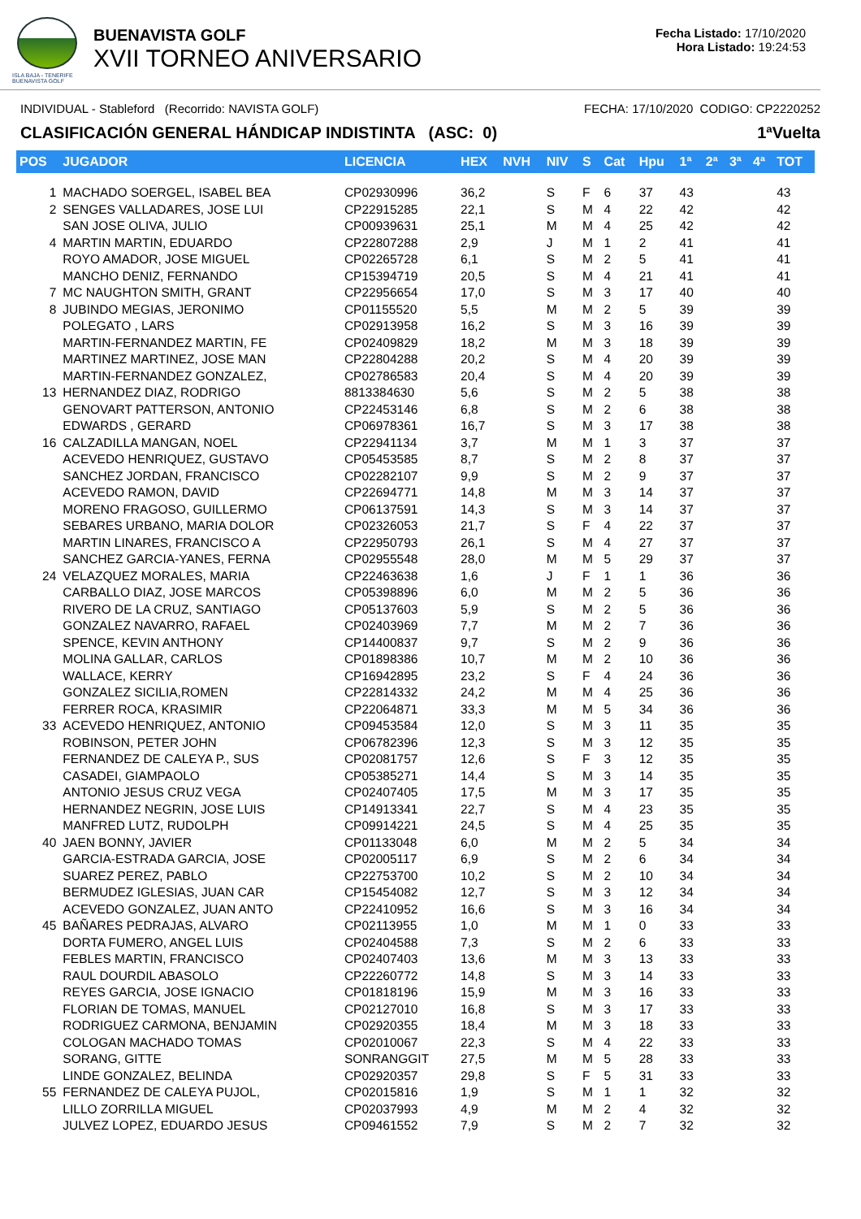ISLA BAJA - TENERIFE
BUENAVISTA GOLF
BUENAVISTA GOLF
XVII TORNEO ANIVERSARIO
Fecha Listado: 17/10/2020
Hora Listado: 19:24:53
INDIVIDUAL - Stableford (Recorrido: NAVISTA GOLF) FECHA: 17/10/2020 CODIGO: CP2220252
CLASIFICACIÓN GENERAL HÁNDICAP INDISTINTA (ASC: 0) 1ªVuelta
| POS | JUGADOR | LICENCIA | HEX | NVH | NIV | S | Cat | Hpu | 1ª | 2ª | 3ª | 4ª | TOT |
| --- | --- | --- | --- | --- | --- | --- | --- | --- | --- | --- | --- | --- | --- |
| 1 | MACHADO SOERGEL, ISABEL BEA | CP02930996 | 36,2 | | S | F | 6 | 37 | 43 | | | | 43 |
| 2 | SENGES VALLADARES, JOSE LUI | CP22915285 | 22,1 | | S | M | 4 | 22 | 42 | | | | 42 |
| | SAN JOSE OLIVA, JULIO | CP00939631 | 25,1 | | M | M | 4 | 25 | 42 | | | | 42 |
| 4 | MARTIN MARTIN, EDUARDO | CP22807288 | 2,9 | | J | M | 1 | 2 | 41 | | | | 41 |
| | ROYO AMADOR, JOSE MIGUEL | CP02265728 | 6,1 | | S | M | 2 | 5 | 41 | | | | 41 |
| | MANCHO DENIZ, FERNANDO | CP15394719 | 20,5 | | S | M | 4 | 21 | 41 | | | | 41 |
| 7 | MC NAUGHTON SMITH, GRANT | CP22956654 | 17,0 | | S | M | 3 | 17 | 40 | | | | 40 |
| 8 | JUBINDO MEGIAS, JERONIMO | CP01155520 | 5,5 | | M | M | 2 | 5 | 39 | | | | 39 |
| | POLEGATO , LARS | CP02913958 | 16,2 | | S | M | 3 | 16 | 39 | | | | 39 |
| | MARTIN-FERNANDEZ MARTIN, FE | CP02409829 | 18,2 | | M | M | 3 | 18 | 39 | | | | 39 |
| | MARTINEZ MARTINEZ, JOSE MAN | CP22804288 | 20,2 | | S | M | 4 | 20 | 39 | | | | 39 |
| | MARTIN-FERNANDEZ GONZALEZ, | CP02786583 | 20,4 | | S | M | 4 | 20 | 39 | | | | 39 |
| 13 | HERNANDEZ DIAZ, RODRIGO | 8813384630 | 5,6 | | S | M | 2 | 5 | 38 | | | | 38 |
| | GENOVART PATTERSON, ANTONIO | CP22453146 | 6,8 | | S | M | 2 | 6 | 38 | | | | 38 |
| | EDWARDS , GERARD | CP06978361 | 16,7 | | S | M | 3 | 17 | 38 | | | | 38 |
| 16 | CALZADILLA MANGAN, NOEL | CP22941134 | 3,7 | | M | M | 1 | 3 | 37 | | | | 37 |
| | ACEVEDO HENRIQUEZ, GUSTAVO | CP05453585 | 8,7 | | S | M | 2 | 8 | 37 | | | | 37 |
| | SANCHEZ JORDAN, FRANCISCO | CP02282107 | 9,9 | | S | M | 2 | 9 | 37 | | | | 37 |
| | ACEVEDO RAMON, DAVID | CP22694771 | 14,8 | | M | M | 3 | 14 | 37 | | | | 37 |
| | MORENO FRAGOSO, GUILLERMO | CP06137591 | 14,3 | | S | M | 3 | 14 | 37 | | | | 37 |
| | SEBARES URBANO, MARIA DOLOR | CP02326053 | 21,7 | | S | F | 4 | 22 | 37 | | | | 37 |
| | MARTIN LINARES, FRANCISCO A | CP22950793 | 26,1 | | S | M | 4 | 27 | 37 | | | | 37 |
| | SANCHEZ GARCIA-YANES, FERNA | CP02955548 | 28,0 | | M | M | 5 | 29 | 37 | | | | 37 |
| 24 | VELAZQUEZ MORALES, MARIA | CP22463638 | 1,6 | | J | F | 1 | 1 | 36 | | | | 36 |
| | CARBALLO DIAZ, JOSE MARCOS | CP05398896 | 6,0 | | M | M | 2 | 5 | 36 | | | | 36 |
| | RIVERO DE LA CRUZ, SANTIAGO | CP05137603 | 5,9 | | S | M | 2 | 5 | 36 | | | | 36 |
| | GONZALEZ NAVARRO, RAFAEL | CP02403969 | 7,7 | | M | M | 2 | 7 | 36 | | | | 36 |
| | SPENCE, KEVIN ANTHONY | CP14400837 | 9,7 | | S | M | 2 | 9 | 36 | | | | 36 |
| | MOLINA GALLAR, CARLOS | CP01898386 | 10,7 | | M | M | 2 | 10 | 36 | | | | 36 |
| | WALLACE, KERRY | CP16942895 | 23,2 | | S | F | 4 | 24 | 36 | | | | 36 |
| | GONZALEZ SICILIA,ROMEN | CP22814332 | 24,2 | | M | M | 4 | 25 | 36 | | | | 36 |
| | FERRER ROCA, KRASIMIR | CP22064871 | 33,3 | | M | M | 5 | 34 | 36 | | | | 36 |
| 33 | ACEVEDO HENRIQUEZ, ANTONIO | CP09453584 | 12,0 | | S | M | 3 | 11 | 35 | | | | 35 |
| | ROBINSON, PETER JOHN | CP06782396 | 12,3 | | S | M | 3 | 12 | 35 | | | | 35 |
| | FERNANDEZ DE CALEYA P., SUS | CP02081757 | 12,6 | | S | F | 3 | 12 | 35 | | | | 35 |
| | CASADEI, GIAMPAOLO | CP05385271 | 14,4 | | S | M | 3 | 14 | 35 | | | | 35 |
| | ANTONIO JESUS CRUZ VEGA | CP02407405 | 17,5 | | M | M | 3 | 17 | 35 | | | | 35 |
| | HERNANDEZ NEGRIN, JOSE LUIS | CP14913341 | 22,7 | | S | M | 4 | 23 | 35 | | | | 35 |
| | MANFRED LUTZ, RUDOLPH | CP09914221 | 24,5 | | S | M | 4 | 25 | 35 | | | | 35 |
| 40 | JAEN BONNY, JAVIER | CP01133048 | 6,0 | | M | M | 2 | 5 | 34 | | | | 34 |
| | GARCIA-ESTRADA GARCIA, JOSE | CP02005117 | 6,9 | | S | M | 2 | 6 | 34 | | | | 34 |
| | SUAREZ PEREZ, PABLO | CP22753700 | 10,2 | | S | M | 2 | 10 | 34 | | | | 34 |
| | BERMUDEZ IGLESIAS, JUAN CAR | CP15454082 | 12,7 | | S | M | 3 | 12 | 34 | | | | 34 |
| | ACEVEDO GONZALEZ, JUAN ANTO | CP22410952 | 16,6 | | S | M | 3 | 16 | 34 | | | | 34 |
| 45 | BAÑARES PEDRAJAS, ALVARO | CP02113955 | 1,0 | | M | M | 1 | 0 | 33 | | | | 33 |
| | DORTA FUMERO, ANGEL LUIS | CP02404588 | 7,3 | | S | M | 2 | 6 | 33 | | | | 33 |
| | FEBLES MARTIN, FRANCISCO | CP02407403 | 13,6 | | M | M | 3 | 13 | 33 | | | | 33 |
| | RAUL DOURDIL ABASOLO | CP22260772 | 14,8 | | S | M | 3 | 14 | 33 | | | | 33 |
| | REYES GARCIA, JOSE IGNACIO | CP01818196 | 15,9 | | M | M | 3 | 16 | 33 | | | | 33 |
| | FLORIAN DE TOMAS, MANUEL | CP02127010 | 16,8 | | S | M | 3 | 17 | 33 | | | | 33 |
| | RODRIGUEZ CARMONA, BENJAMIN | CP02920355 | 18,4 | | M | M | 3 | 18 | 33 | | | | 33 |
| | COLOGAN MACHADO TOMAS | CP02010067 | 22,3 | | S | M | 4 | 22 | 33 | | | | 33 |
| | SORANG, GITTE | SONRANGGIT | 27,5 | | M | M | 5 | 28 | 33 | | | | 33 |
| | LINDE GONZALEZ, BELINDA | CP02920357 | 29,8 | | S | F | 5 | 31 | 33 | | | | 33 |
| 55 | FERNANDEZ DE CALEYA PUJOL, | CP02015816 | 1,9 | | S | M | 1 | 1 | 32 | | | | 32 |
| | LILLO ZORRILLA MIGUEL | CP02037993 | 4,9 | | M | M | 2 | 4 | 32 | | | | 32 |
| | JULVEZ LOPEZ, EDUARDO JESUS | CP09461552 | 7,9 | | S | M | 2 | 7 | 32 | | | | 32 |